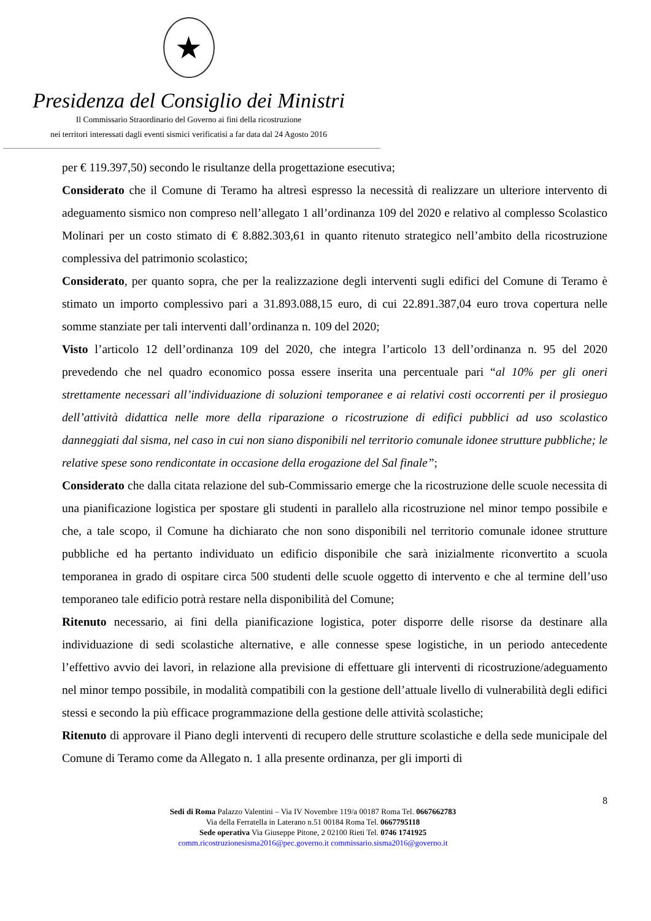★
Presidenza del Consiglio dei Ministri
Il Commissario Straordinario del Governo ai fini della ricostruzione
nei territori interessati dagli eventi sismici verificatisi a far data dal 24 Agosto 2016
per € 119.397,50) secondo le risultanze della progettazione esecutiva;
Considerato che il Comune di Teramo ha altresì espresso la necessità di realizzare un ulteriore intervento di adeguamento sismico non compreso nell’allegato 1 all’ordinanza 109 del 2020 e relativo al complesso Scolastico Molinari per un costo stimato di € 8.882.303,61 in quanto ritenuto strategico nell’ambito della ricostruzione complessiva del patrimonio scolastico;
Considerato, per quanto sopra, che per la realizzazione degli interventi sugli edifici del Comune di Teramo è stimato un importo complessivo pari a 31.893.088,15 euro, di cui 22.891.387,04 euro trova copertura nelle somme stanziate per tali interventi dall’ordinanza n. 109 del 2020;
Visto l’articolo 12 dell’ordinanza 109 del 2020, che integra l’articolo 13 dell’ordinanza n. 95 del 2020 prevedendo che nel quadro economico possa essere inserita una percentuale pari “al 10% per gli oneri strettamente necessari all’individuazione di soluzioni temporanee e ai relativi costi occorrenti per il prosieguo dell’attività didattica nelle more della riparazione o ricostruzione di edifici pubblici ad uso scolastico danneggiati dal sisma, nel caso in cui non siano disponibili nel territorio comunale idonee strutture pubbliche; le relative spese sono rendicontate in occasione della erogazione del Sal finale”;
Considerato che dalla citata relazione del sub-Commissario emerge che la ricostruzione delle scuole necessita di una pianificazione logistica per spostare gli studenti in parallelo alla ricostruzione nel minor tempo possibile e che, a tale scopo, il Comune ha dichiarato che non sono disponibili nel territorio comunale idonee strutture pubbliche ed ha pertanto individuato un edificio disponibile che sarà inizialmente riconvertito a scuola temporanea in grado di ospitare circa 500 studenti delle scuole oggetto di intervento e che al termine dell’uso temporaneo tale edificio potrà restare nella disponibilità del Comune;
Ritenuto necessario, ai fini della pianificazione logistica, poter disporre delle risorse da destinare alla individuazione di sedi scolastiche alternative, e alle connesse spese logistiche, in un periodo antecedente l’effettivo avvio dei lavori, in relazione alla previsione di effettuare gli interventi di ricostruzione/adeguamento nel minor tempo possibile, in modalità compatibili con la gestione dell’attuale livello di vulnerabilità degli edifici stessi e secondo la più efficace programmazione della gestione delle attività scolastiche;
Ritenuto di approvare il Piano degli interventi di recupero delle strutture scolastiche e della sede municipale del Comune di Teramo come da Allegato n. 1 alla presente ordinanza, per gli importi di
8
Sedi di Roma Palazzo Valentini – Via IV Novembre 119/a 00187 Roma Tel. 0667662783
Via della Ferratella in Laterano n.51 00184 Roma Tel. 0667795118
Sede operativa Via Giuseppe Pitone, 2 02100 Rieti Tel. 0746 1741925
comm.ricostruzionesisma2016@pec.governo.it commissario.sisma2016@governo.it